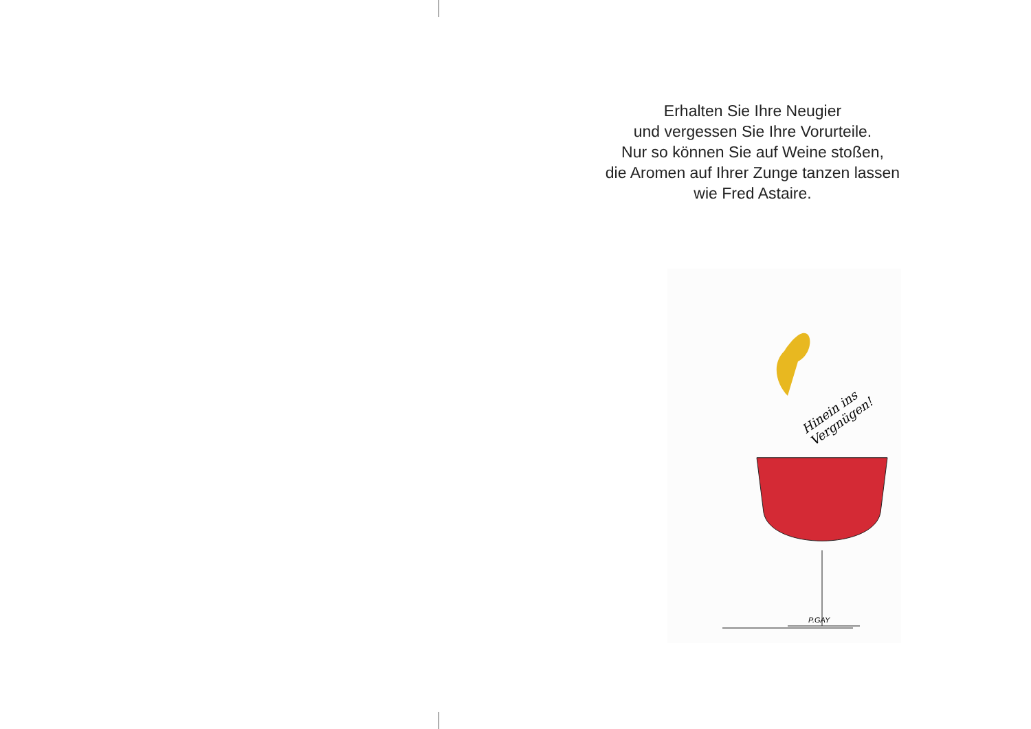Erhalten Sie Ihre Neugier
und vergessen Sie Ihre Vorurteile.
Nur so können Sie auf Weine stoßen,
die Aromen auf Ihrer Zunge tanzen lassen
wie Fred Astaire.
Hinein ins Vergnügen!
P.GAY